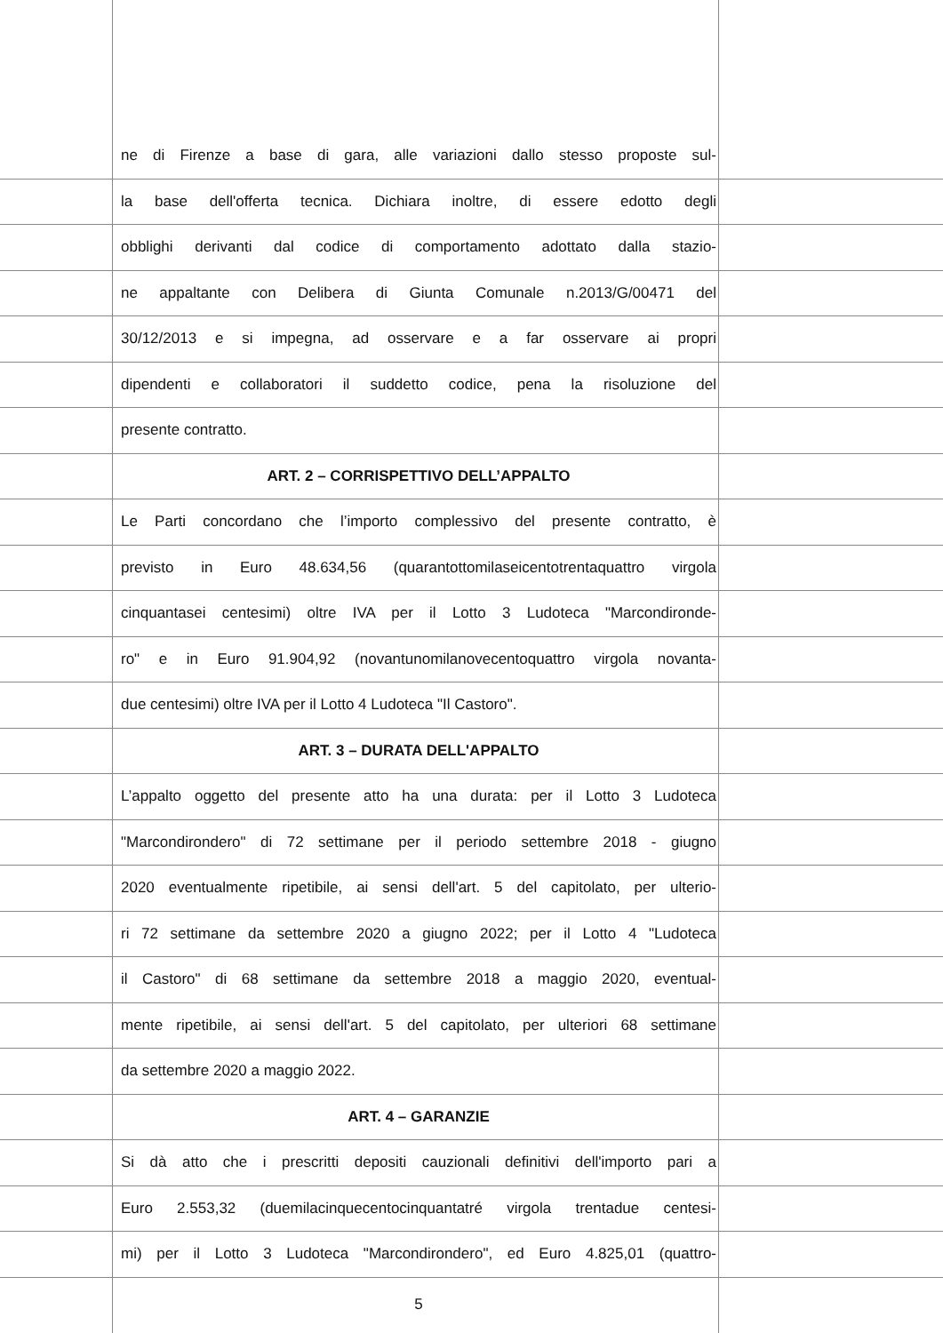ne di Firenze a base di gara, alle variazioni dallo stesso proposte sul-
la base dell'offerta tecnica. Dichiara inoltre, di essere edotto degli
obblighi derivanti dal codice di comportamento adottato dalla stazio-
ne appaltante con Delibera di Giunta Comunale n.2013/G/00471 del
30/12/2013 e si impegna, ad osservare e a far osservare ai propri
dipendenti e collaboratori il suddetto codice, pena la risoluzione del
presente contratto.
ART. 2 – CORRISPETTIVO DELL’APPALTO
Le Parti concordano che l’importo complessivo del presente contratto, è
previsto in Euro 48.634,56 (quarantottomilaseicentotrentaquattro virgola
cinquantasei centesimi) oltre IVA per il Lotto 3 Ludoteca "Marcondironde-
ro" e in Euro 91.904,92 (novantunomilanovecentoquattro virgola novanta-
due centesimi) oltre IVA per il Lotto 4 Ludoteca "Il Castoro".
ART. 3 – DURATA DELL'APPALTO
L’appalto oggetto del presente atto ha una durata: per il Lotto 3 Ludoteca
"Marcondirondero" di 72 settimane per il periodo settembre 2018 - giugno
2020 eventualmente ripetibile, ai sensi dell'art. 5 del capitolato, per ulterio-
ri 72 settimane da settembre 2020 a giugno 2022; per il Lotto 4 "Ludoteca
il Castoro" di 68 settimane da settembre 2018 a maggio 2020, eventual-
mente ripetibile, ai sensi dell'art. 5 del capitolato, per ulteriori 68 settimane
da settembre 2020 a maggio 2022.
ART. 4 – GARANZIE
Si dà atto che i prescritti depositi cauzionali definitivi dell'importo pari a
Euro 2.553,32 (duemilacinquecentocinquantatré virgola trentadue centesi-
mi) per il Lotto 3 Ludoteca "Marcondirondero", ed Euro 4.825,01 (quattro-
5